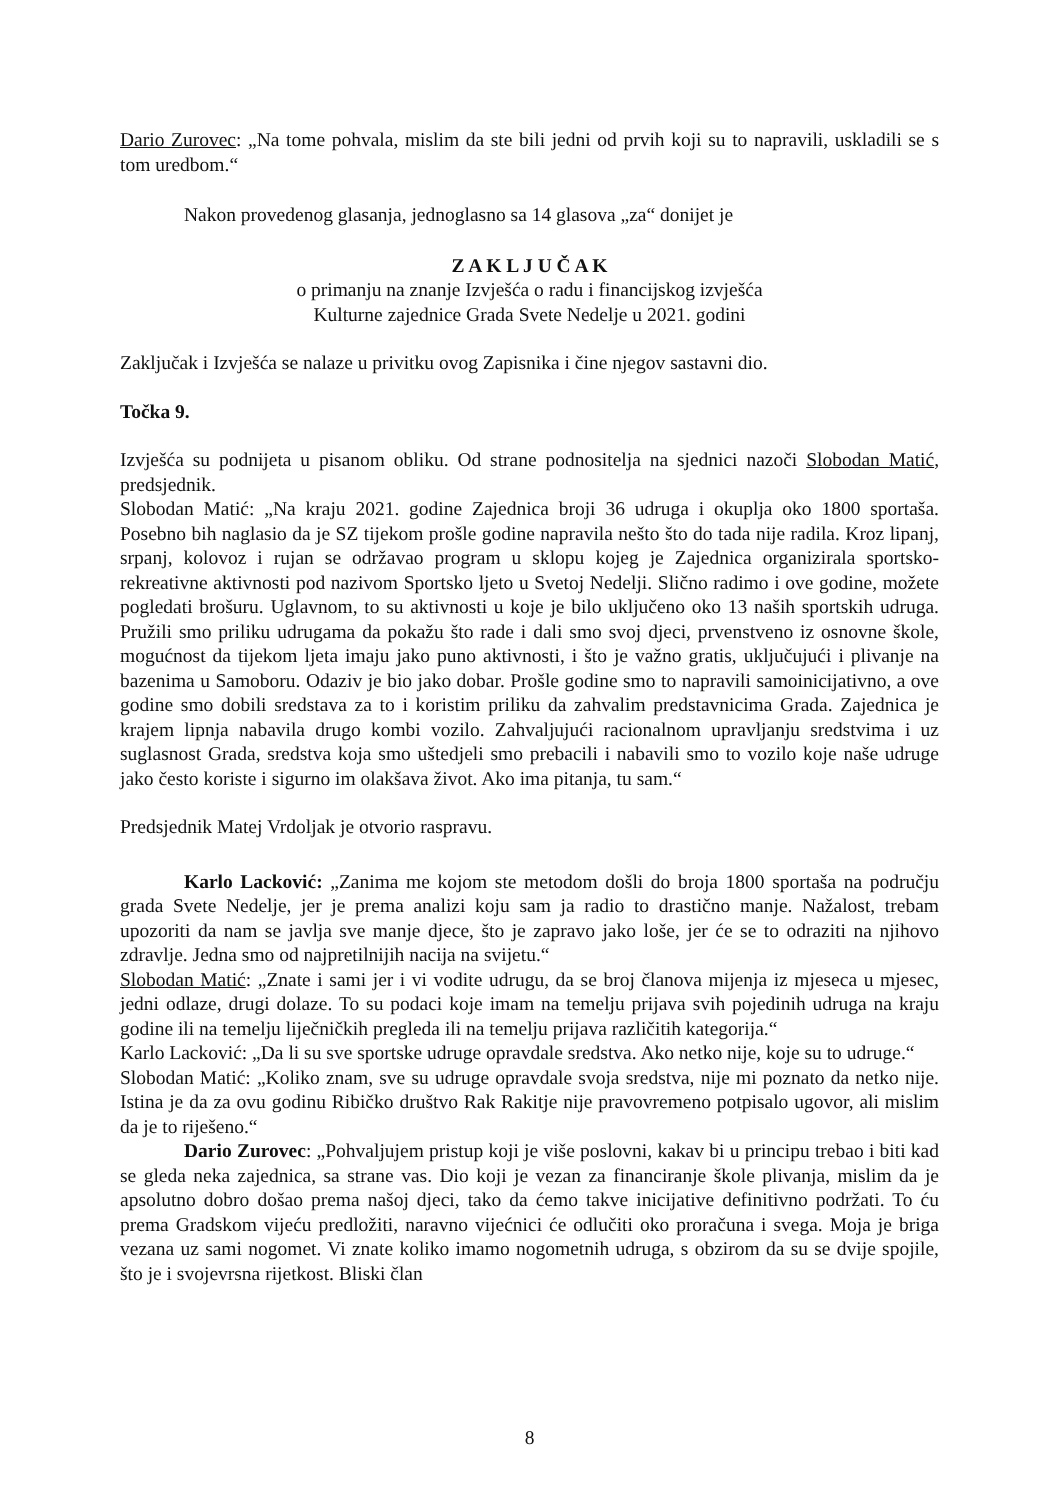Dario Zurovec: „Na tome pohvala, mislim da ste bili jedni od prvih koji su to napravili, uskladili se s tom uredbom.“
Nakon provedenog glasanja, jednoglasno sa 14 glasova „za“ donijet je
Z A K L J U Č A K
o primanju na znanje Izvješća o radu i financijskog izvješća
Kulturne zajednice Grada Svete Nedelje u 2021. godini
Zaključak i Izvješća se nalaze u privitku ovog Zapisnika i čine njegov sastavni dio.
Točka 9.
Izvješća su podnijeta u pisanom obliku. Od strane podnositelja na sjednici nazoči Slobodan Matić, predsjednik.
Slobodan Matić: „Na kraju 2021. godine Zajednica broji 36 udruga i okuplja oko 1800 sportaša. Posebno bih naglasio da je SZ tijekom prošle godine napravila nešto što do tada nije radila. Kroz lipanj, srpanj, kolovoz i rujan se održavao program u sklopu kojeg je Zajednica organizirala sportsko-rekreativne aktivnosti pod nazivom Sportsko ljeto u Svetoj Nedelji. Slično radimo i ove godine, možete pogledati brošuru. Uglavnom, to su aktivnosti u koje je bilo uključeno oko 13 naših sportskih udruga. Pružili smo priliku udrugama da pokažu što rade i dali smo svoj djeci, prvenstveno iz osnovne škole, mogućnost da tijekom ljeta imaju jako puno aktivnosti, i što je važno gratis, uključujući i plivanje na bazenima u Samoboru. Odaziv je bio jako dobar. Prošle godine smo to napravili samoinicijativno, a ove godine smo dobili sredstava za to i koristim priliku da zahvalim predstavnicima Grada. Zajednica je krajem lipnja nabavila drugo kombi vozilo. Zahvaljujući racionalnom upravljanju sredstvima i uz suglasnost Grada, sredstva koja smo uštedjeli smo prebacili i nabavili smo to vozilo koje naše udruge jako često koriste i sigurno im olakšava život. Ako ima pitanja, tu sam.“
Predsjednik Matej Vrdoljak je otvorio raspravu.
Karlo Lacković: „Zanima me kojom ste metodom došli do broja 1800 sportaša na području grada Svete Nedelje, jer je prema analizi koju sam ja radio to drastično manje. Nažalost, trebam upozoriti da nam se javlja sve manje djece, što je zapravo jako loše, jer će se to odraziti na njihovo zdravlje. Jedna smo od najpretilnijih nacija na svijetu.“
Slobodan Matić: „Znate i sami jer i vi vodite udrugu, da se broj članova mijenja iz mjeseca u mjesec, jedni odlaze, drugi dolaze. To su podaci koje imam na temelju prijava svih pojedinih udruga na kraju godine ili na temelju liječničkih pregleda ili na temelju prijava različitih kategorija.“
Karlo Lacković: „Da li su sve sportske udruge opravdale sredstva. Ako netko nije, koje su to udruge.“
Slobodan Matić: „Koliko znam, sve su udruge opravdale svoja sredstva, nije mi poznato da netko nije. Istina je da za ovu godinu Ribičko društvo Rak Rakitje nije pravovremeno potpisalo ugovor, ali mislim da je to riješeno.“
Dario Zurovec: „Pohvaljujem pristup koji je više poslovni, kakav bi u principu trebao i biti kad se gleda neka zajednica, sa strane vas. Dio koji je vezan za financiranje škole plivanja, mislim da je apsolutno dobro došao prema našoj djeci, tako da ćemo takve inicijative definitivno podržati. To ću prema Gradskom vijeću predložiti, naravno vijećnici će odlučiti oko proračuna i svega. Moja je briga vezana uz sami nogomet. Vi znate koliko imamo nogometnih udruga, s obzirom da su se dvije spojile, što je i svojevrsna rijetkost. Bliski član
8